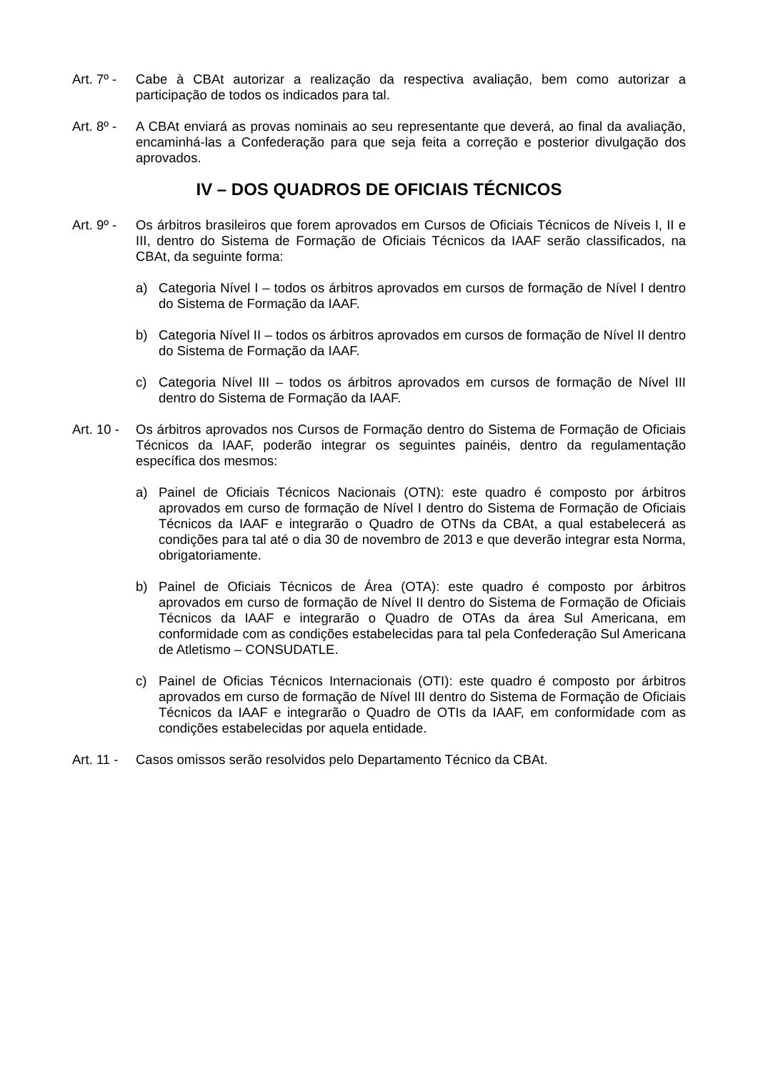Art. 7º -
Cabe à CBAt autorizar a realização da respectiva avaliação, bem como autorizar a participação de todos os indicados para tal.
Art. 8º -
A CBAt enviará as provas nominais ao seu representante que deverá, ao final da avaliação, encaminhá-las a Confederação para que seja feita a correção e posterior divulgação dos aprovados.
IV – DOS QUADROS DE OFICIAIS TÉCNICOS
Art. 9º -
Os árbitros brasileiros que forem aprovados em Cursos de Oficiais Técnicos de Níveis I, II e III, dentro do Sistema de Formação de Oficiais Técnicos da IAAF serão classificados, na CBAt, da seguinte forma:
a) Categoria Nível I – todos os árbitros aprovados em cursos de formação de Nível I dentro do Sistema de Formação da IAAF.
b) Categoria Nível II – todos os árbitros aprovados em cursos de formação de Nível II dentro do Sistema de Formação da IAAF.
c) Categoria Nível III – todos os árbitros aprovados em cursos de formação de Nível III dentro do Sistema de Formação da IAAF.
Art. 10 -
Os árbitros aprovados nos Cursos de Formação dentro do Sistema de Formação de Oficiais Técnicos da IAAF, poderão integrar os seguintes painéis, dentro da regulamentação específica dos mesmos:
a) Painel de Oficiais Técnicos Nacionais (OTN): este quadro é composto por árbitros aprovados em curso de formação de Nível I dentro do Sistema de Formação de Oficiais Técnicos da IAAF e integrarão o Quadro de OTNs da CBAt, a qual estabelecerá as condições para tal até o dia 30 de novembro de 2013 e que deverão integrar esta Norma, obrigatoriamente.
b) Painel de Oficiais Técnicos de Área (OTA): este quadro é composto por árbitros aprovados em curso de formação de Nível II dentro do Sistema de Formação de Oficiais Técnicos da IAAF e integrarão o Quadro de OTAs da área Sul Americana, em conformidade com as condições estabelecidas para tal pela Confederação Sul Americana de Atletismo – CONSUDATLE.
c) Painel de Oficias Técnicos Internacionais (OTI): este quadro é composto por árbitros aprovados em curso de formação de Nível III dentro do Sistema de Formação de Oficiais Técnicos da IAAF e integrarão o Quadro de OTIs da IAAF, em conformidade com as condições estabelecidas por aquela entidade.
Art. 11 -
Casos omissos serão resolvidos pelo Departamento Técnico da CBAt.